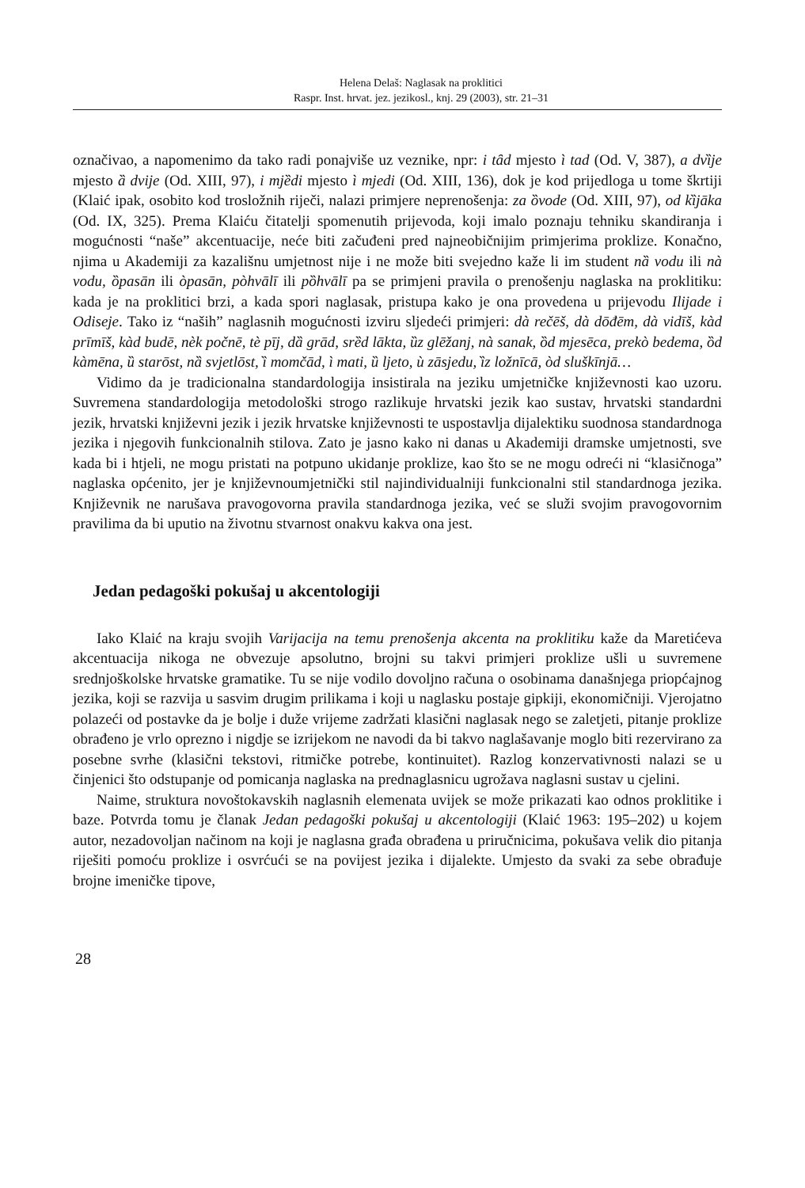Helena Delaš: Naglasak na proklitici
Raspr. Inst. hrvat. jez. jezikosl., knj. 29 (2003), str. 21–31
označivao, a napomenimo da tako radi ponajviše uz veznike, npr: i tȃd mjesto ì tad (Od. V, 387), a dvȉje mjesto ȁ dvije (Od. XIII, 97), i mjȅdi mjesto ì mjedi (Od. XIII, 136), dok je kod prijedloga u tome škrtiji (Klaić ipak, osobito kod trosložnih riječi, nalazi primjere neprenošenja: za ȍvode (Od. XIII, 97), od kȉjāka (Od. IX, 325). Prema Klaiću čitatelji spomenutih prijevoda, koji imalo poznaju tehniku skandiranja i mogućnosti “naše” akcentuacije, neće biti začuđeni pred najneobičnijim primjerima proklize. Konačno, njima u Akademiji za kazališnu umjetnost nije i ne može biti svejedno kaže li im student nȁ vodu ili nà vodu, ȍpasān ili òpasān, pòhvālī ili pȍhvālī pa se primjeni pravila o prenošenju naglaska na proklitiku: kada je na proklitici brzi, a kada spori naglasak, pristupa kako je ona provedena u prijevodu Ilijade i Odiseje. Tako iz “naših” naglasnih mogućnosti izviru sljedeći primjeri: dà rečēš, dà dōđēm, dà vidīš, kàd prīmīš, kàd budē, nèk počnē, tè pīj, dȁ grād, srȅd lākta, ȕz glēžanj, nà sanak, ȍd mjesēca, prekò bedema, ȍd kàmēna, ȕ starōst, nȁ svjetlōst, ȉ momčād, ì mati, ȕ ljeto, ù zāsjedu, ȉz ložnīcā, òd sluškīnjā…
Vidimo da je tradicionalna standardologija insistirala na jeziku umjetničke književnosti kao uzoru. Suvremena standardologija metodološki strogo razlikuje hrvatski jezik kao sustav, hrvatski standardni jezik, hrvatski književni jezik i jezik hrvatske književnosti te uspostavlja dijalektiku suodnosa standardnoga jezika i njegovih funkcionalnih stilova. Zato je jasno kako ni danas u Akademiji dramske umjetnosti, sve kada bi i htjeli, ne mogu pristati na potpuno ukidanje proklize, kao što se ne mogu odreći ni “klasičnoga” naglaska općenito, jer je književnoumjetnički stil najindividualniji funkcionalni stil standardnoga jezika. Književnik ne narušava pravogovorna pravila standardnoga jezika, već se služi svojim pravogovornim pravilima da bi uputio na životnu stvarnost onakvu kakva ona jest.
Jedan pedagoški pokušaj u akcentologiji
Iako Klaić na kraju svojih Varijacija na temu prenošenja akcenta na proklitiku kaže da Maretićeva akcentuacija nikoga ne obvezuje apsolutno, brojni su takvi primjeri proklize ušli u suvremene srednjoškolske hrvatske gramatike. Tu se nije vodilo dovoljno računa o osobinama današnjega priopćajnog jezika, koji se razvija u sasvim drugim prilikama i koji u naglasku postaje gipkiji, ekonomičniji. Vjerojatno polazeći od postavke da je bolje i duže vrijeme zadržati klasični naglasak nego se zaletjeti, pitanje proklize obrađeno je vrlo oprezno i nigdje se izrijekom ne navodi da bi takvo naglašavanje moglo biti rezervirano za posebne svrhe (klasični tekstovi, ritmičke potrebe, kontinuitet). Razlog konzervativnosti nalazi se u činjenici što odstupanje od pomicanja naglaska na prednaglasnicu ugrožava naglasni sustav u cjelini.
Naime, struktura novoštokavskih naglasnih elemenata uvijek se može prikazati kao odnos proklitike i baze. Potvrda tomu je članak Jedan pedagoški pokušaj u akcentologiji (Klaić 1963: 195–202) u kojem autor, nezadovoljan načinom na koji je naglasna građa obrađena u priručnicima, pokušava velik dio pitanja riješiti pomoću proklize i osvrćući se na povijest jezika i dijalekte. Umjesto da svaki za sebe obrađuje brojne imeničke tipove,
28